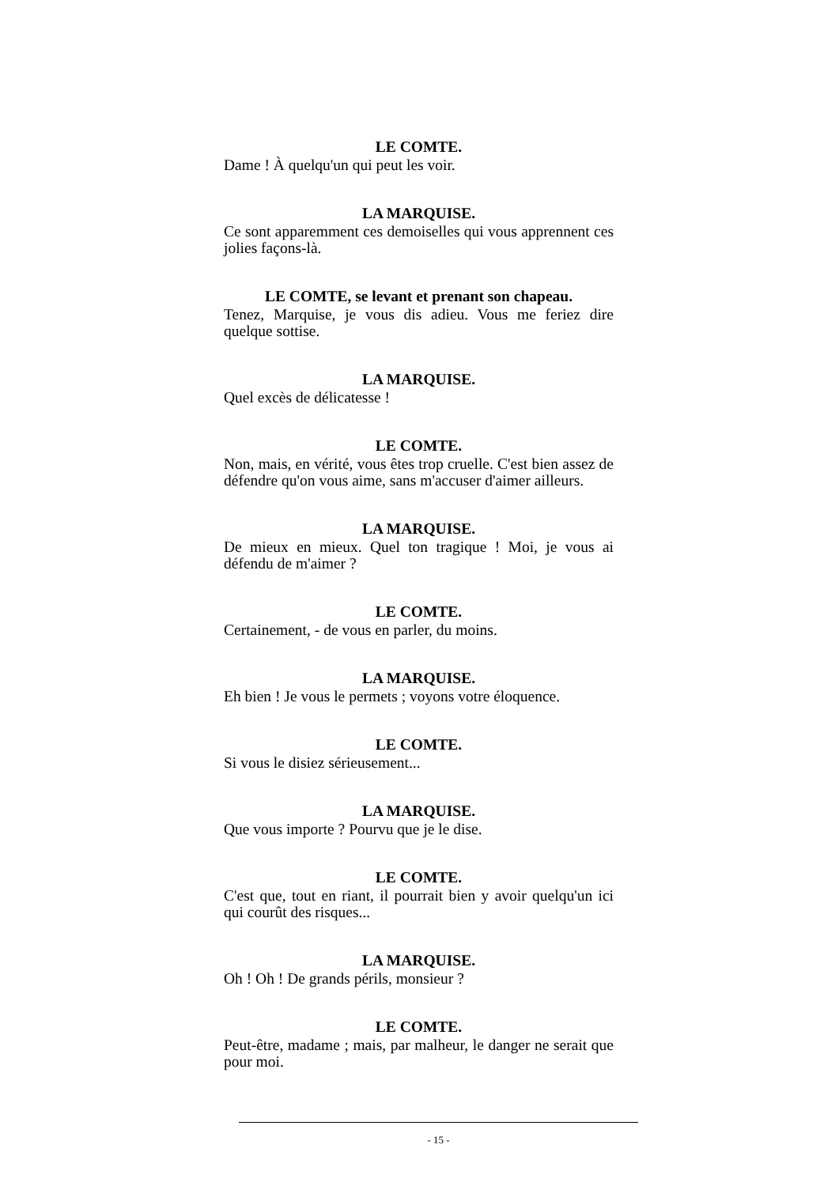LE COMTE.
Dame ! À quelqu'un qui peut les voir.
LA MARQUISE.
Ce sont apparemment ces demoiselles qui vous apprennent ces jolies façons-là.
LE COMTE, se levant et prenant son chapeau.
Tenez, Marquise, je vous dis adieu. Vous me feriez dire quelque sottise.
LA MARQUISE.
Quel excès de délicatesse !
LE COMTE.
Non, mais, en vérité, vous êtes trop cruelle. C'est bien assez de défendre qu'on vous aime, sans m'accuser d'aimer ailleurs.
LA MARQUISE.
De mieux en mieux. Quel ton tragique ! Moi, je vous ai défendu de m'aimer ?
LE COMTE.
Certainement, - de vous en parler, du moins.
LA MARQUISE.
Eh bien ! Je vous le permets ; voyons votre éloquence.
LE COMTE.
Si vous le disiez sérieusement...
LA MARQUISE.
Que vous importe ? Pourvu que je le dise.
LE COMTE.
C'est que, tout en riant, il pourrait bien y avoir quelqu'un ici qui courût des risques...
LA MARQUISE.
Oh ! Oh ! De grands périls, monsieur ?
LE COMTE.
Peut-être, madame ; mais, par malheur, le danger ne serait que pour moi.
- 15 -